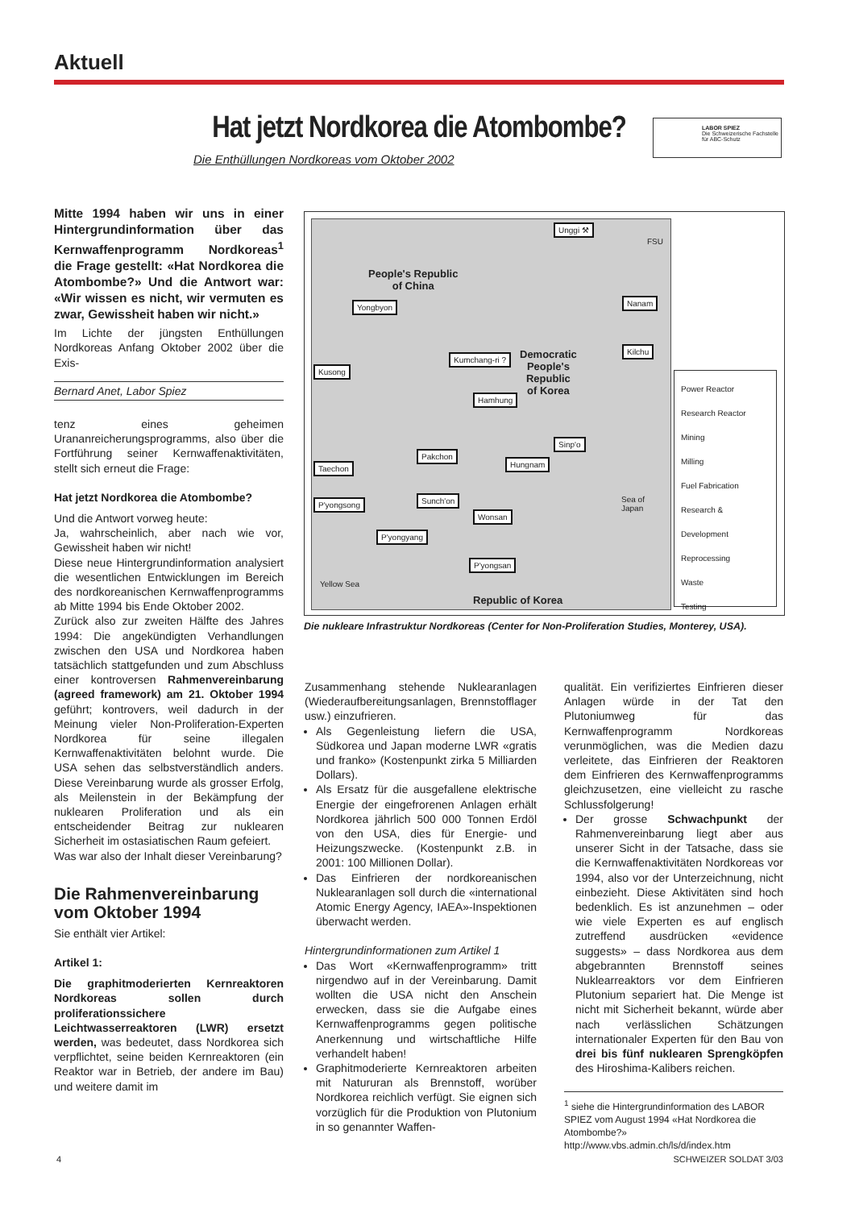Aktuell
Hat jetzt Nordkorea die Atombombe?
Die Enthüllungen Nordkoreas vom Oktober 2002
LABOR SPIEZ
Die Schweizerische Fachstelle
für ABC-Schutz
Mitte 1994 haben wir uns in einer Hintergrundinformation über das Kernwaffenprogramm Nordkoreas<sup>1</sup> die Frage gestellt: «Hat Nordkorea die Atombombe?» Und die Antwort war: «Wir wissen es nicht, wir vermuten es zwar, Gewissheit haben wir nicht.»
Im Lichte der jüngsten Enthüllungen Nordkoreas Anfang Oktober 2002 über die Exis-
Bernard Anet, Labor Spiez
tenz eines geheimen Urananreicherungsprogramms, also über die Fortführung seiner Kernwaffenaktivitäten, stellt sich erneut die Frage:
Hat jetzt Nordkorea die Atombombe?
Und die Antwort vorweg heute:
Ja, wahrscheinlich, aber nach wie vor, Gewissheit haben wir nicht!
Diese neue Hintergrundinformation analysiert die wesentlichen Entwicklungen im Bereich des nordkoreanischen Kernwaffenprogramms ab Mitte 1994 bis Ende Oktober 2002.
Zurück also zur zweiten Hälfte des Jahres 1994: Die angekündigten Verhandlungen zwischen den USA und Nordkorea haben tatsächlich stattgefunden und zum Abschluss einer kontroversen Rahmenvereinbarung (agreed framework) am 21. Oktober 1994 geführt; kontrovers, weil dadurch in der Meinung vieler Non-Proliferation-Experten Nordkorea für seine illegalen Kernwaffenaktivitäten belohnt wurde. Die USA sehen das selbstverständlich anders. Diese Vereinbarung wurde als grosser Erfolg, als Meilenstein in der Bekämpfung der nuklearen Proliferation und als ein entscheidender Beitrag zur nuklearen Sicherheit im ostasiatischen Raum gefeiert.
Was war also der Inhalt dieser Vereinbarung?
Die Rahmenvereinbarung vom Oktober 1994
Sie enthält vier Artikel:
Artikel 1:
Die graphitmoderierten Kernreaktoren Nordkoreas sollen durch proliferationssichere Leichtwasserreaktoren (LWR) ersetzt werden, was bedeutet, dass Nordkorea sich verpflichtet, seine beiden Kernreaktoren (ein Reaktor war in Betrieb, der andere im Bau) und weitere damit im
Unggi ⚒
People's Republic
of China
Yongbyon Nanam
Kilchu
Kumchang-ri ? Democratic
People's
Republic
of Korea
Kusong
Hamhung
Sinp'o
Pakchon
Taechon Hungnam
P'yongsong Sunch'on
Wonsan
P'yongyang
P'yongsan
Republic of Korea
Sea of Japan
Yellow Sea
FSU
Power Reactor
Research Reactor
Mining
Milling
Fuel Fabrication
Research & Development
Reprocessing
Waste
Testing
Die nukleare Infrastruktur Nordkoreas (Center for Non-Proliferation Studies, Monterey, USA).
Zusammenhang stehende Nuklearanlagen (Wiederaufbereitungsanlagen, Brennstofflager usw.) einzufrieren.
Als Gegenleistung liefern die USA, Südkorea und Japan moderne LWR «gratis und franko» (Kostenpunkt zirka 5 Milliarden Dollars).
Als Ersatz für die ausgefallene elektrische Energie der eingefrorenen Anlagen erhält Nordkorea jährlich 500 000 Tonnen Erdöl von den USA, dies für Energie- und Heizungszwecke. (Kostenpunkt z.B. in 2001: 100 Millionen Dollar).
Das Einfrieren der nordkoreanischen Nuklearanlagen soll durch die «international Atomic Energy Agency, IAEA»-Inspektionen überwacht werden.
Hintergrundinformationen zum Artikel 1
Das Wort «Kernwaffenprogramm» tritt nirgendwo auf in der Vereinbarung. Damit wollten die USA nicht den Anschein erwecken, dass sie die Aufgabe eines Kernwaffenprogramms gegen politische Anerkennung und wirtschaftliche Hilfe verhandelt haben!
Graphitmoderierte Kernreaktoren arbeiten mit Natururan als Brennstoff, worüber Nordkorea reichlich verfügt. Sie eignen sich vorzüglich für die Produktion von Plutonium in so genannter Waffen-
qualität. Ein verifiziertes Einfrieren dieser Anlagen würde in der Tat den Plutoniumweg für das Kernwaffenprogramm Nordkoreas verunmöglichen, was die Medien dazu verleitete, das Einfrieren der Reaktoren dem Einfrieren des Kernwaffenprogramms gleichzusetzen, eine vielleicht zu rasche Schlussfolgerung!
Der grosse Schwachpunkt der Rahmenvereinbarung liegt aber aus unserer Sicht in der Tatsache, dass sie die Kernwaffenaktivitäten Nordkoreas vor 1994, also vor der Unterzeichnung, nicht einbezieht. Diese Aktivitäten sind hoch bedenklich. Es ist anzunehmen – oder wie viele Experten es auf englisch zutreffend ausdrücken «evidence suggests» – dass Nordkorea aus dem abgebrannten Brennstoff seines Nuklearreaktors vor dem Einfrieren Plutonium separiert hat. Die Menge ist nicht mit Sicherheit bekannt, würde aber nach verlässlichen Schätzungen internationaler Experten für den Bau von drei bis fünf nuklearen Sprengköpfen des Hiroshima-Kalibers reichen.
<sup>1</sup> siehe die Hintergrundinformation des LABOR SPIEZ vom August 1994 «Hat Nordkorea die Atombombe?»
http://www.vbs.admin.ch/ls/d/index.htm
4 SCHWEIZER SOLDAT 3/03